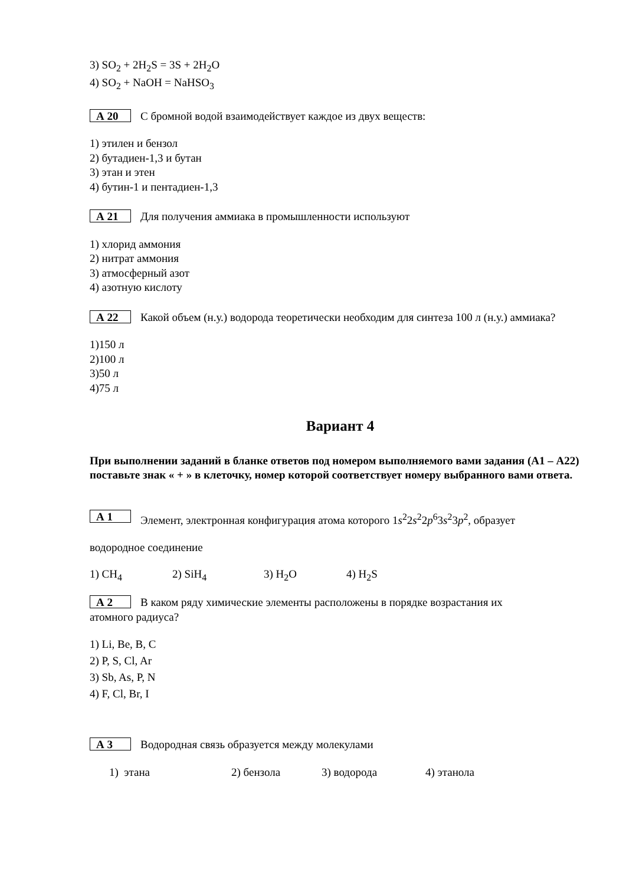3) SO<sub>2</sub> + 2H<sub>2</sub>S = 3S + 2H<sub>2</sub>O
4) SO<sub>2</sub> + NaOH = NaHSO<sub>3</sub>
А 20
С бромной водой взаимодействует каждое из двух веществ:
1) этилен и бензол
2) бутадиен-1,3 и бутан
3) этан и этен
4) бутин-1 и пентадиен-1,3
А 21
Для получения аммиака в промышленности используют
1) хлорид аммония
2) нитрат аммония
3) атмосферный азот
4) азотную кислоту
А 22
Какой объем (н.у.) водорода теоретически необходим для синтеза 100 л (н.у.) аммиака?
1)150 л
2)100 л
3)50 л
4)75 л
Вариант 4
При выполнении заданий в бланке ответов под номером выполняемого вами задания (А1 – А22) поставьте знак « + » в клеточку, номер которой соответствует номеру выбранного вами ответа.
А 1
Элемент, электронная конфигурация атома которого 1s<sup>2</sup>2s<sup>2</sup>2p<sup>6</sup>3s<sup>2</sup>3p<sup>2</sup>, образует
водородное соединение
1) CH<sub>4</sub> 2) SiH<sub>4</sub> 3) H<sub>2</sub>O 4) H<sub>2</sub>S
А 2
В каком ряду химические элементы расположены в порядке возрастания их
атомного радиуса?
1) Li, Be, B, C
2) P, S, Cl, Ar
3) Sb, As, P, N
4) F, Cl, Br, I
А 3
Водородная связь образуется между молекулами
1) этана 2) бензола 3) водорода 4) этанола